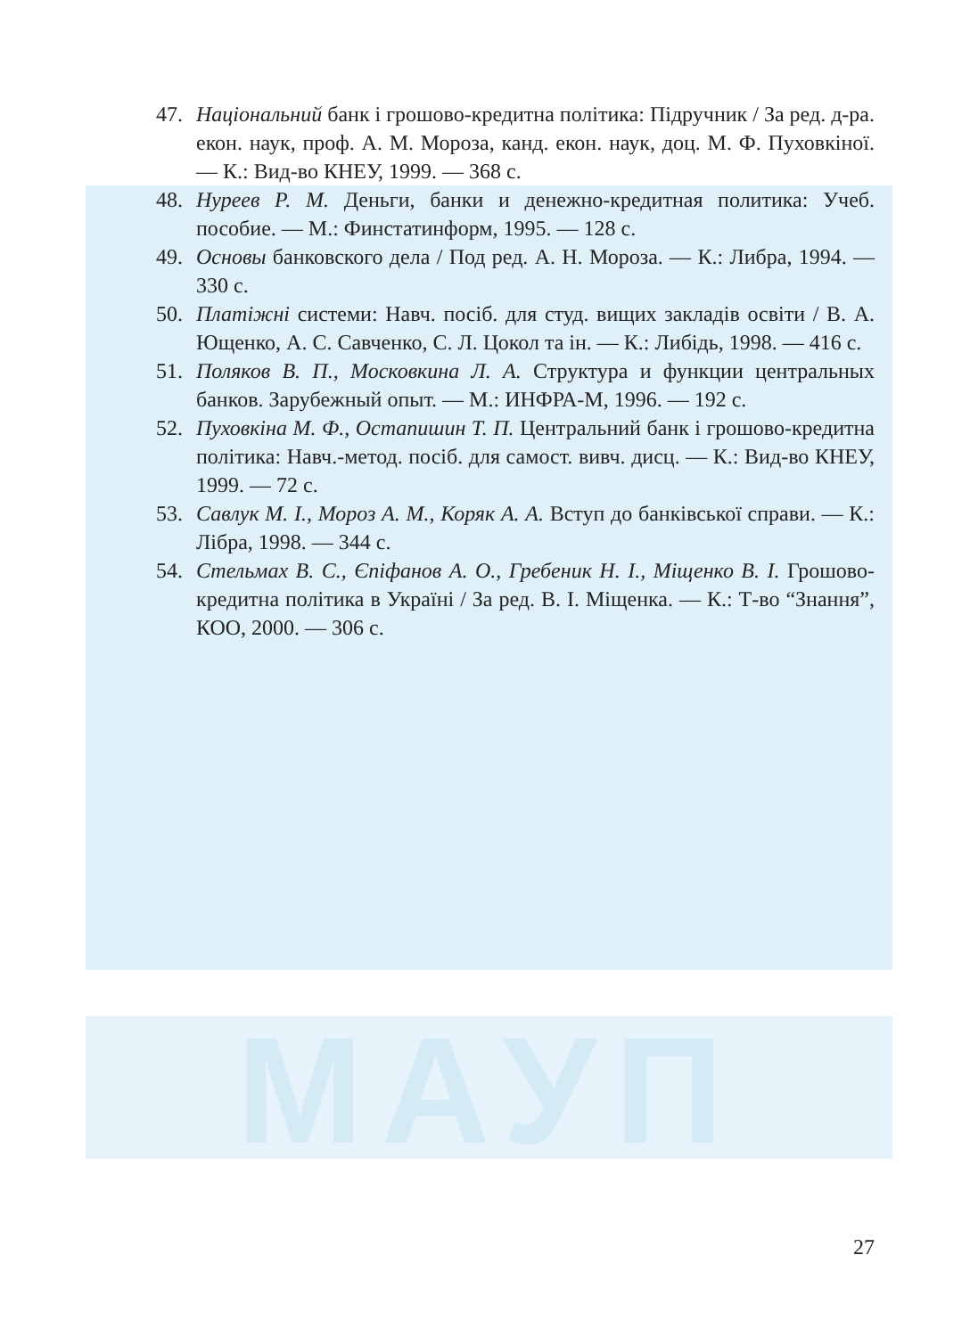МАУП
47. Національний банк і грошово-кредитна політика: Підручник / За ред. д-ра. екон. наук, проф. А. М. Мороза, канд. екон. наук, доц. М. Ф. Пуховкіної. — К.: Вид-во КНЕУ, 1999. — 368 с.
48. Нуреев Р. М. Деньги, банки и денежно-кредитная политика: Учеб. пособие. — М.: Финстатинформ, 1995. — 128 с.
49. Основы банковского дела / Под ред. А. Н. Мороза. — К.: Либра, 1994. — 330 с.
50. Платіжні системи: Навч. посіб. для студ. вищих закладів освіти / В. А. Ющенко, А. С. Савченко, С. Л. Цокол та ін. — К.: Либідь, 1998. — 416 с.
51. Поляков В. П., Московкина Л. А. Структура и функции центральных банков. Зарубежный опыт. — М.: ИНФРА-М, 1996. — 192 с.
52. Пуховкіна М. Ф., Остапишин Т. П. Центральний банк і грошово-кредитна політика: Навч.-метод. посіб. для самост. вивч. дисц. — К.: Вид-во КНЕУ, 1999. — 72 с.
53. Савлук М. І., Мороз А. М., Коряк А. А. Вступ до банківської справи. — К.: Лібра, 1998. — 344 с.
54. Стельмах В. С., Єпіфанов А. О., Гребеник Н. І., Міщенко В. І. Грошово-кредитна політика в Україні / За ред. В. І. Міщенка. — К.: Т-во “Знання”, КОО, 2000. — 306 с.
27